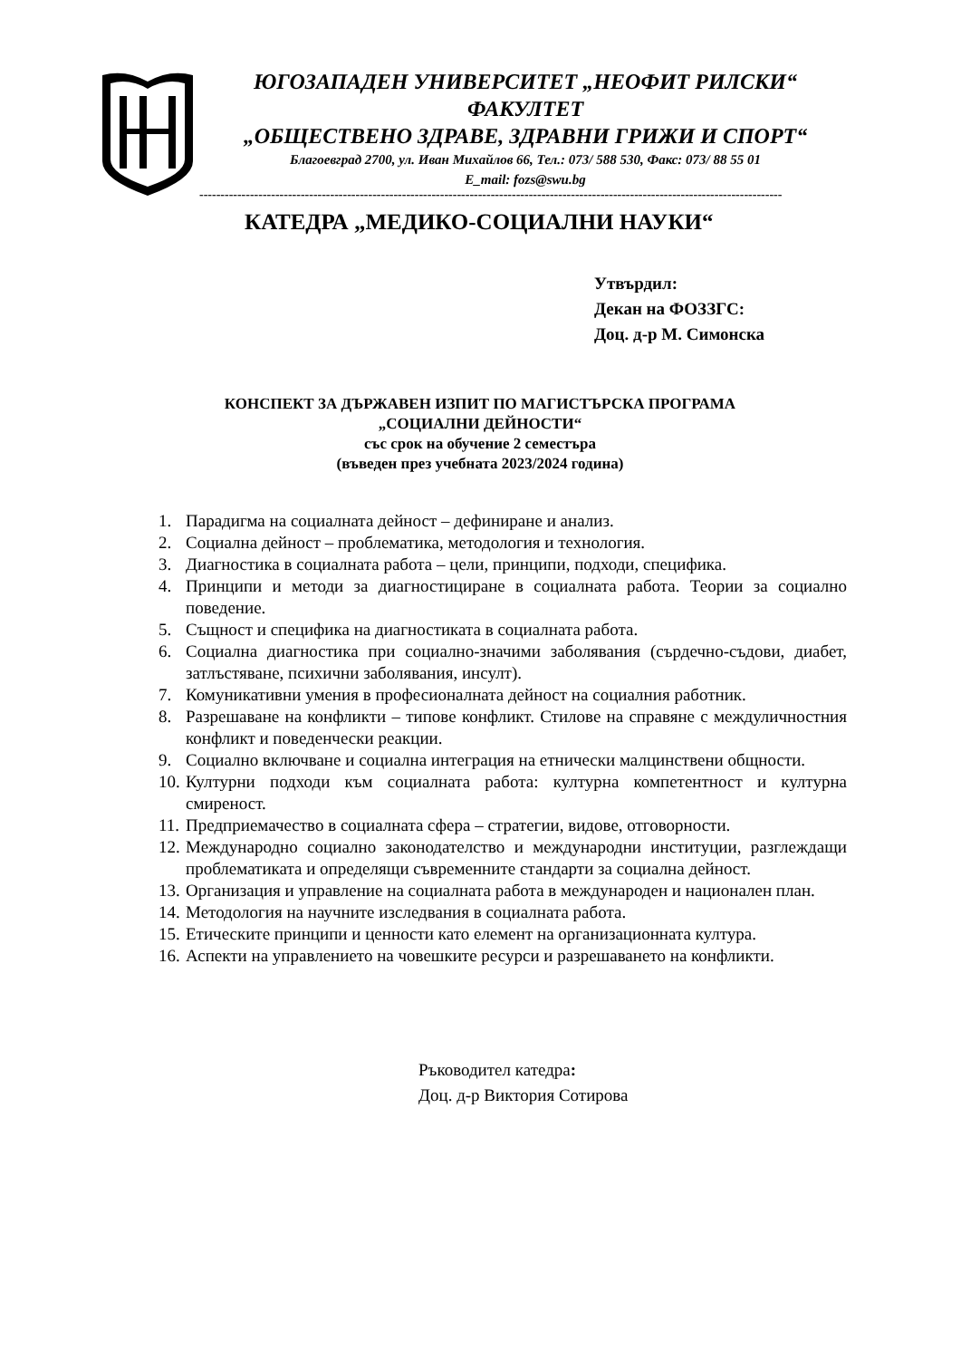ЮГОЗАПАДЕН УНИВЕРСИТЕТ „НЕОФИТ РИЛСКИ“
ФАКУЛТЕТ
„ОБЩЕСТВЕНО ЗДРАВЕ, ЗДРАВНИ ГРИЖИ И СПОРТ“
Благоевград 2700, ул. Иван Михайлов 66, Тел.: 073/ 588 530, Факс: 073/ 88 55 01
E_mail: fozs@swu.bg
------------------------------------------------------------------------------------------------------------------------------------------
КАТЕДРА „МЕДИКО-СОЦИАЛНИ НАУКИ“
Утвърдил:
Декан на ФОЗЗГС:
Доц. д-р М. Симонска
КОНСПЕКТ ЗА ДЪРЖАВЕН ИЗПИТ ПО МАГИСТЪРСКА ПРОГРАМА
„СОЦИАЛНИ ДЕЙНОСТИ“
със срок на обучение 2 семестъра
(въведен през учебната 2023/2024 година)
1. Парадигма на социалната дейност – дефиниране и анализ.
2. Социална дейност – проблематика, методология и технология.
3. Диагностика в социалната работа – цели, принципи, подходи, специфика.
4. Принципи и методи за диагностициране в социалната работа. Теории за социално поведение.
5. Същност и специфика на диагностиката в социалната работа.
6. Социална диагностика при социално-значими заболявания (сърдечно-съдови, диабет, затлъстяване, психични заболявания, инсулт).
7. Комуникативни умения в професионалната дейност на социалния работник.
8. Разрешаване на конфликти – типове конфликт. Стилове на справяне с междуличностния конфликт и поведенчески реакции.
9. Социално включване и социална интеграция на етнически малцинствени общности.
10. Културни подходи към социалната работа: културна компетентност и културна смиреност.
11. Предприемачество в социалната сфера – стратегии, видове, отговорности.
12. Международно социално законодателство и международни институции, разглеждащи проблематиката и определящи съвременните стандарти за социална дейност.
13. Организация и управление на социалната работа в международен и национален план.
14. Методология на научните изследвания в социалната работа.
15. Етическите принципи и ценности като елемент на организационната култура.
16. Аспекти на управлението на човешките ресурси и разрешаването на конфликти.
Ръководител катедра:
Доц. д-р Виктория Сотирова